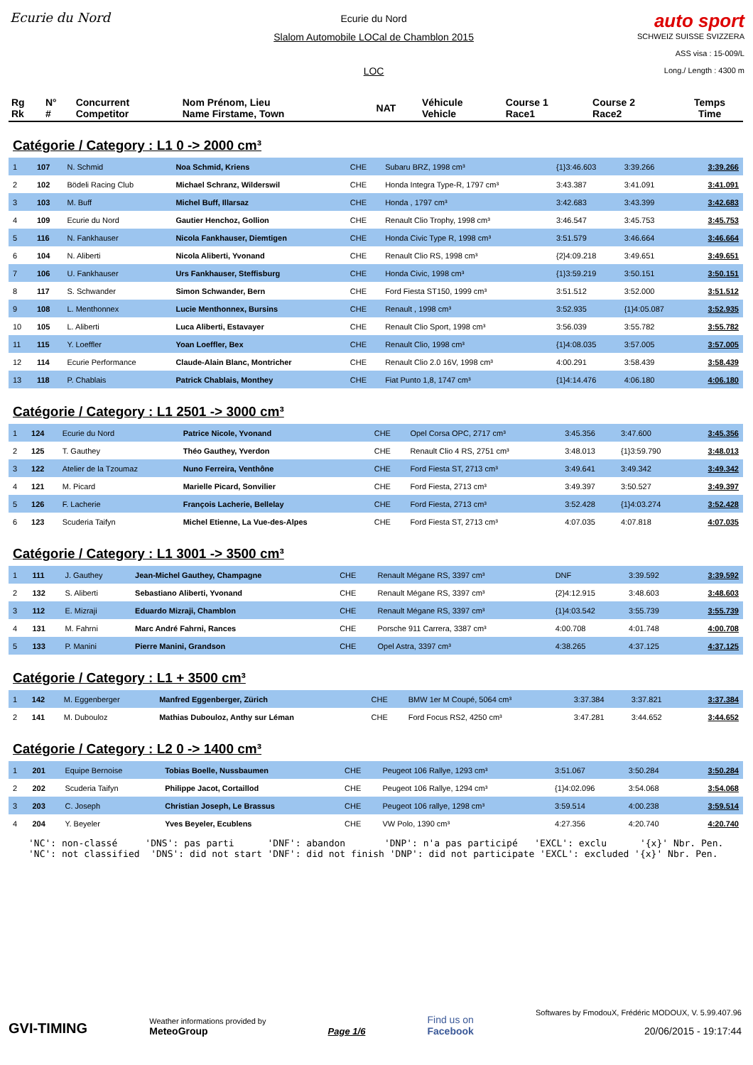Ecurie du Nord
Ecurie du Nord
Slalom Automobile LOCal de Chamblon 2015
LOC
auto sport
SCHWEIZ SUISSE SVIZZERA
ASS visa : 15-009/L
Long./ Length : 4300 m
| Rg Rk | N° # | Concurrent Competitor | Nom Prénom, Lieu Name Firstame, Town | NAT | Véhicule Vehicle | Course 1 Race1 | Course 2 Race2 | Temps Time |
| --- | --- | --- | --- | --- | --- | --- | --- | --- |
Catégorie / Category : L1 0 -> 2000 cm³
| 1 | 107 | N. Schmid | Noa Schmid, Kriens | CHE | Subaru BRZ, 1998 cm³ | {1}3:46.603 | 3:39.266 | 3:39.266 |
| 2 | 102 | Bödeli Racing Club | Michael Schranz, Wilderswil | CHE | Honda Integra Type-R, 1797 cm³ | 3:43.387 | 3:41.091 | 3:41.091 |
| 3 | 103 | M. Buff | Michel Buff, Illarsaz | CHE | Honda , 1797 cm³ | 3:42.683 | 3:43.399 | 3:42.683 |
| 4 | 109 | Ecurie du Nord | Gautier Henchoz, Gollion | CHE | Renault Clio Trophy, 1998 cm³ | 3:46.547 | 3:45.753 | 3:45.753 |
| 5 | 116 | N. Fankhauser | Nicola Fankhauser, Diemtigen | CHE | Honda Civic Type R, 1998 cm³ | 3:51.579 | 3:46.664 | 3:46.664 |
| 6 | 104 | N. Aliberti | Nicola Aliberti, Yvonand | CHE | Renault Clio RS, 1998 cm³ | {2}4:09.218 | 3:49.651 | 3:49.651 |
| 7 | 106 | U. Fankhauser | Urs Fankhauser, Steffisburg | CHE | Honda Civic, 1998 cm³ | {1}3:59.219 | 3:50.151 | 3:50.151 |
| 8 | 117 | S. Schwander | Simon Schwander, Bern | CHE | Ford Fiesta ST150, 1999 cm³ | 3:51.512 | 3:52.000 | 3:51.512 |
| 9 | 108 | L. Menthonnex | Lucie Menthonnex, Bursins | CHE | Renault , 1998 cm³ | 3:52.935 | {1}4:05.087 | 3:52.935 |
| 10 | 105 | L. Aliberti | Luca Aliberti, Estavayer | CHE | Renault Clio Sport, 1998 cm³ | 3:56.039 | 3:55.782 | 3:55.782 |
| 11 | 115 | Y. Loeffler | Yoan Loeffler, Bex | CHE | Renault Clio, 1998 cm³ | {1}4:08.035 | 3:57.005 | 3:57.005 |
| 12 | 114 | Ecurie Performance | Claude-Alain Blanc, Montricher | CHE | Renault Clio 2.0 16V, 1998 cm³ | 4:00.291 | 3:58.439 | 3:58.439 |
| 13 | 118 | P. Chablais | Patrick Chablais, Monthey | CHE | Fiat Punto 1,8, 1747 cm³ | {1}4:14.476 | 4:06.180 | 4:06.180 |
Catégorie / Category : L1 2501 -> 3000 cm³
| 1 | 124 | Ecurie du Nord | Patrice Nicole, Yvonand | CHE | Opel Corsa OPC, 2717 cm³ | 3:45.356 | 3:47.600 | 3:45.356 |
| 2 | 125 | T. Gauthey | Théo Gauthey, Yverdon | CHE | Renault Clio 4 RS, 2751 cm³ | 3:48.013 | {1}3:59.790 | 3:48.013 |
| 3 | 122 | Atelier de la Tzoumaz | Nuno Ferreira, Venthône | CHE | Ford Fiesta ST, 2713 cm³ | 3:49.641 | 3:49.342 | 3:49.342 |
| 4 | 121 | M. Picard | Marielle Picard, Sonvilier | CHE | Ford Fiesta, 2713 cm³ | 3:49.397 | 3:50.527 | 3:49.397 |
| 5 | 126 | F. Lacherie | François Lacherie, Bellelay | CHE | Ford Fiesta, 2713 cm³ | 3:52.428 | {1}4:03.274 | 3:52.428 |
| 6 | 123 | Scuderia Taifyn | Michel Etienne, La Vue-des-Alpes | CHE | Ford Fiesta ST, 2713 cm³ | 4:07.035 | 4:07.818 | 4:07.035 |
Catégorie / Category : L1 3001 -> 3500 cm³
| 1 | 111 | J. Gauthey | Jean-Michel Gauthey, Champagne | CHE | Renault Mégane RS, 3397 cm³ | DNF | 3:39.592 | 3:39.592 |
| 2 | 132 | S. Aliberti | Sebastiano Aliberti, Yvonand | CHE | Renault Mégane RS, 3397 cm³ | {2}4:12.915 | 3:48.603 | 3:48.603 |
| 3 | 112 | E. Mizraji | Eduardo Mizraji, Chamblon | CHE | Renault Mégane RS, 3397 cm³ | {1}4:03.542 | 3:55.739 | 3:55.739 |
| 4 | 131 | M. Fahrni | Marc André Fahrni, Rances | CHE | Porsche 911 Carrera, 3387 cm³ | 4:00.708 | 4:01.748 | 4:00.708 |
| 5 | 133 | P. Manini | Pierre Manini, Grandson | CHE | Opel Astra, 3397 cm³ | 4:38.265 | 4:37.125 | 4:37.125 |
Catégorie / Category : L1 + 3500 cm³
| 1 | 142 | M. Eggenberger | Manfred Eggenberger, Zürich | CHE | BMW 1er M Coupé, 5064 cm³ | 3:37.384 | 3:37.821 | 3:37.384 |
| 2 | 141 | M. Dubouloz | Mathias Dubouloz, Anthy sur Léman | CHE | Ford Focus RS2, 4250 cm³ | 3:47.281 | 3:44.652 | 3:44.652 |
Catégorie / Category : L2 0 -> 1400 cm³
| 1 | 201 | Equipe Bernoise | Tobias Boelle, Nussbaumen | CHE | Peugeot 106 Rallye, 1293 cm³ | 3:51.067 | 3:50.284 | 3:50.284 |
| 2 | 202 | Scuderia Taifyn | Philippe Jacot, Cortaillod | CHE | Peugeot 106 Rallye, 1294 cm³ | {1}4:02.096 | 3:54.068 | 3:54.068 |
| 3 | 203 | C. Joseph | Christian Joseph, Le Brassus | CHE | Peugeot 106 rallye, 1298 cm³ | 3:59.514 | 4:00.238 | 3:59.514 |
| 4 | 204 | Y. Beyeler | Yves Beyeler, Ecublens | CHE | VW Polo, 1390 cm³ | 4:27.356 | 4:20.740 | 4:20.740 |
'NC': non-classé 'DNS': pas parti 'DNF': abandon 'DNP': n'a pas participé 'EXCL': exclu '{x}' Nbr. Pen. 'NC': not classified 'DNS': did not start 'DNF': did not finish 'DNP': did not participate 'EXCL': excluded '{x}' Nbr. Pen.
GVI-TIMING
Weather informations provided by
MeteoGroup
Page 1/6
Find us on
Facebook
Softwares by FmodouX, Frédéric MODOUX, V. 5.99.407.96
20/06/2015 - 19:17:44